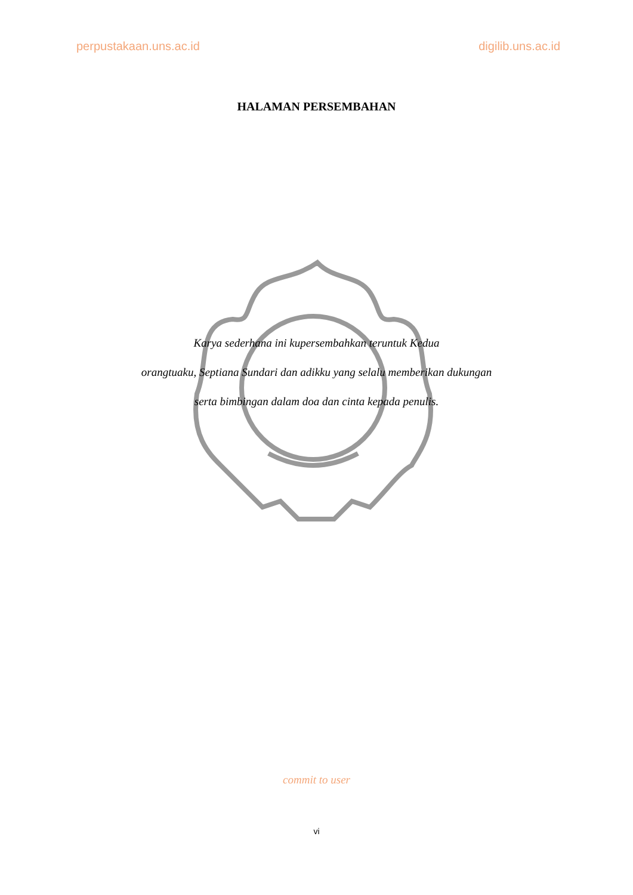perpustakaan.uns.ac.id digilib.uns.ac.id
HALAMAN PERSEMBAHAN
Karya sederhana ini kupersembahkan teruntuk Kedua
orangtuaku, Septiana Sundari dan adikku yang selalu memberikan dukungan
serta bimbingan dalam doa dan cinta kepada penulis.
commit to user
vi